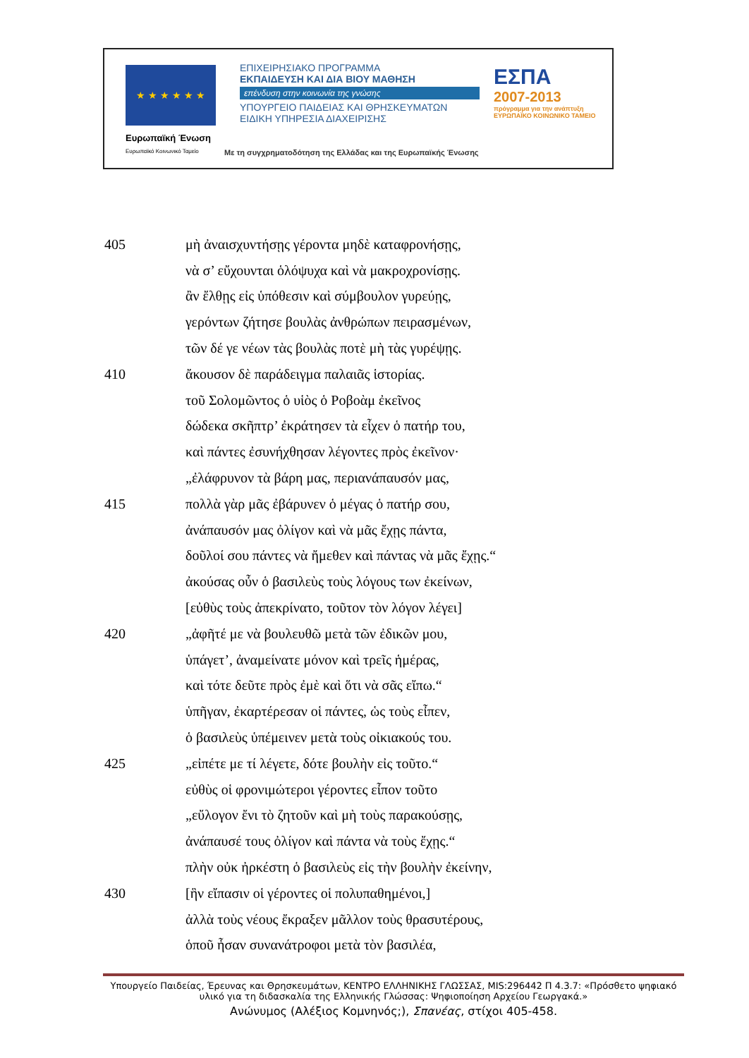★ ★ ★ ★ ★ ★
Ευρωπαϊκή Ένωση
Ευρωπαϊκό Κοινωνικό Ταμείο
ΕΠΙΧΕΙΡΗΣΙΑΚΟ ΠΡΟΓΡΑΜΜΑ
ΕΚΠΑΙΔΕΥΣΗ ΚΑΙ ΔΙΑ ΒΙΟΥ ΜΑΘΗΣΗ
επένδυση στην κοινωνία της γνώσης
ΥΠΟΥΡΓΕΙΟ ΠΑΙΔΕΙΑΣ ΚΑΙ ΘΡΗΣΚΕΥΜΑΤΩΝ
ΕΙΔΙΚΗ ΥΠΗΡΕΣΙΑ ΔΙΑΧΕΙΡΙΣΗΣ
ΕΣΠΑ
2007-2013
πρόγραμμα για την ανάπτυξη
ΕΥΡΩΠΑΪΚΟ ΚΟΙΝΩΝΙΚΟ ΤΑΜΕΙΟ
Με τη συγχρηματοδότηση της Ελλάδας και της Ευρωπαϊκής Ένωσης
405 μὴ ἀναισχυντήσῃς γέροντα μηδὲ καταφρονήσῃς,
νὰ σ’ εὔχουνται ὁλόψυχα καὶ νὰ μακροχρονίσῃς.
ἂν ἔλθῃς εἰς ὑπόθεσιν καὶ σύμβουλον γυρεύῃς,
γερόντων ζήτησε βουλὰς ἀνθρώπων πειρασμένων,
τῶν δέ γε νέων τὰς βουλὰς ποτὲ μὴ τὰς γυρέψῃς.
410 ἄκουσον δὲ παράδειγμα παλαιᾶς ἱστορίας.
τοῦ Σολομῶντος ὁ υἱὸς ὁ Ροβοὰμ ἐκεῖνος
δώδεκα σκῆπτρ’ ἐκράτησεν τὰ εἶχεν ὁ πατήρ του,
καὶ πάντες ἐσυνήχθησαν λέγοντες πρὸς ἐκεῖνον·
„ἐλάφρυνον τὰ βάρη μας, περιανάπαυσόν μας,
415 πολλὰ γὰρ μᾶς ἐβάρυνεν ὁ μέγας ὁ πατήρ σου,
ἀνάπαυσόν μας ὀλίγον καὶ νὰ μᾶς ἔχῃς πάντα,
δοῦλοί σου πάντες νὰ ἤμεθεν καὶ πάντας νὰ μᾶς ἔχῃς.“
ἀκούσας οὖν ὁ βασιλεὺς τοὺς λόγους των ἐκείνων,
[εὐθὺς τοὺς ἀπεκρίνατο, τοῦτον τὸν λόγον λέγει]
420 „ἀφῆτέ με νὰ βουλευθῶ μετὰ τῶν ἐδικῶν μου,
ὑπάγετ’, ἀναμείνατε μόνον καὶ τρεῖς ἡμέρας,
καὶ τότε δεῦτε πρὸς ἐμὲ καὶ ὅτι νὰ σᾶς εἴπω.“
ὑπῆγαν, ἐκαρτέρεσαν οἱ πάντες, ὡς τοὺς εἶπεν,
ὁ βασιλεὺς ὑπέμεινεν μετὰ τοὺς οἰκιακούς του.
425 „εἰπέτε με τί λέγετε, δότε βουλὴν εἰς τοῦτο.“
εὐθὺς οἱ φρονιμώτεροι γέροντες εἶπον τοῦτο
„εὔλογον ἔνι τὸ ζητοῦν καὶ μὴ τοὺς παρακούσῃς,
ἀνάπαυσέ τους ὀλίγον καὶ πάντα νὰ τοὺς ἔχῃς.“
πλὴν οὐκ ἠρκέστη ὁ βασιλεὺς εἰς τὴν βουλὴν ἐκείνην,
430 [ἣν εἴπασιν οἱ γέροντες οἱ πολυπαθημένοι,]
ἀλλὰ τοὺς νέους ἔκραξεν μᾶλλον τοὺς θρασυτέρους,
ὁποῦ ἦσαν συνανάτροφοι μετὰ τὸν βασιλέα,
Υπουργείο Παιδείας, Έρευνας και Θρησκευμάτων, ΚΕΝΤΡΟ ΕΛΛΗΝΙΚΗΣ ΓΛΩΣΣΑΣ, MIS:296442 Π 4.3.7: «Πρόσθετο ψηφιακό υλικό για τη διδασκαλία της Ελληνικής Γλώσσας: Ψηφιοποίηση Αρχείου Γεωργακά.»
Ανώνυμος (Αλέξιος Κομνηνός;), Σπανέας, στίχοι 405-458.